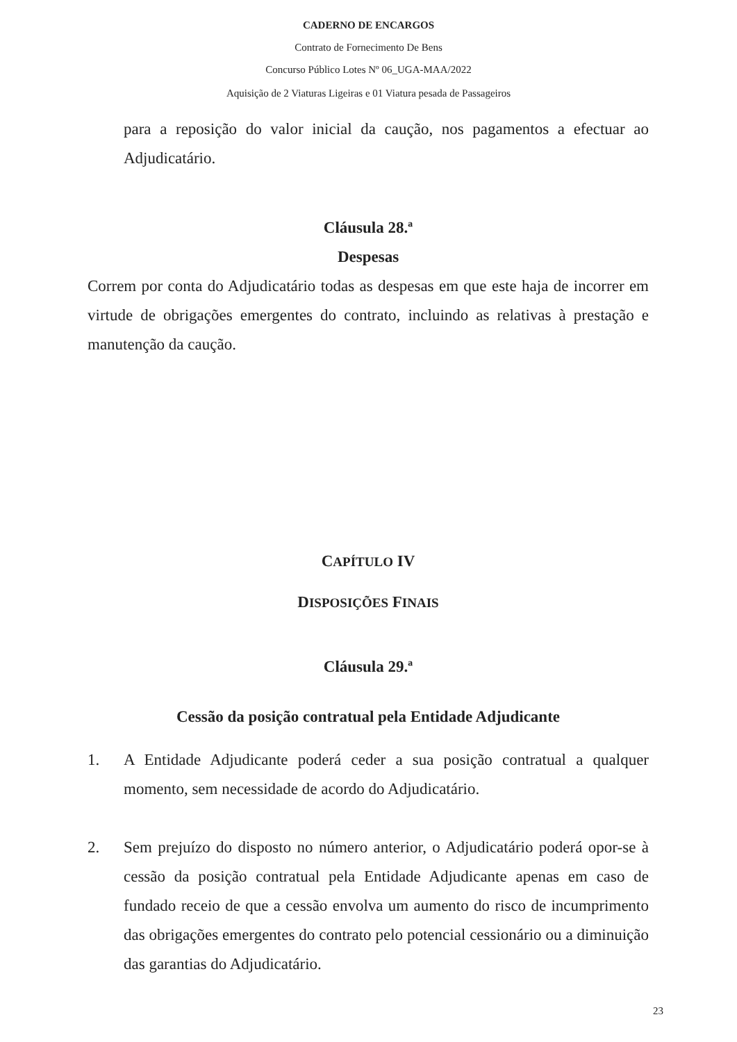CADERNO DE ENCARGOS
Contrato de Fornecimento De Bens
Concurso Público Lotes Nº 06_UGA-MAA/2022
Aquisição de 2 Viaturas Ligeiras e 01 Viatura pesada de Passageiros
para a reposição do valor inicial da caução, nos pagamentos a efectuar ao Adjudicatário.
Cláusula 28.ª
Despesas
Correm por conta do Adjudicatário todas as despesas em que este haja de incorrer em virtude de obrigações emergentes do contrato, incluindo as relativas à prestação e manutenção da caução.
CAPÍTULO IV
DISPOSIÇÕES FINAIS
Cláusula 29.ª
Cessão da posição contratual pela Entidade Adjudicante
1. A Entidade Adjudicante poderá ceder a sua posição contratual a qualquer momento, sem necessidade de acordo do Adjudicatário.
2. Sem prejuízo do disposto no número anterior, o Adjudicatário poderá opor-se à cessão da posição contratual pela Entidade Adjudicante apenas em caso de fundado receio de que a cessão envolva um aumento do risco de incumprimento das obrigações emergentes do contrato pelo potencial cessionário ou a diminuição das garantias do Adjudicatário.
23